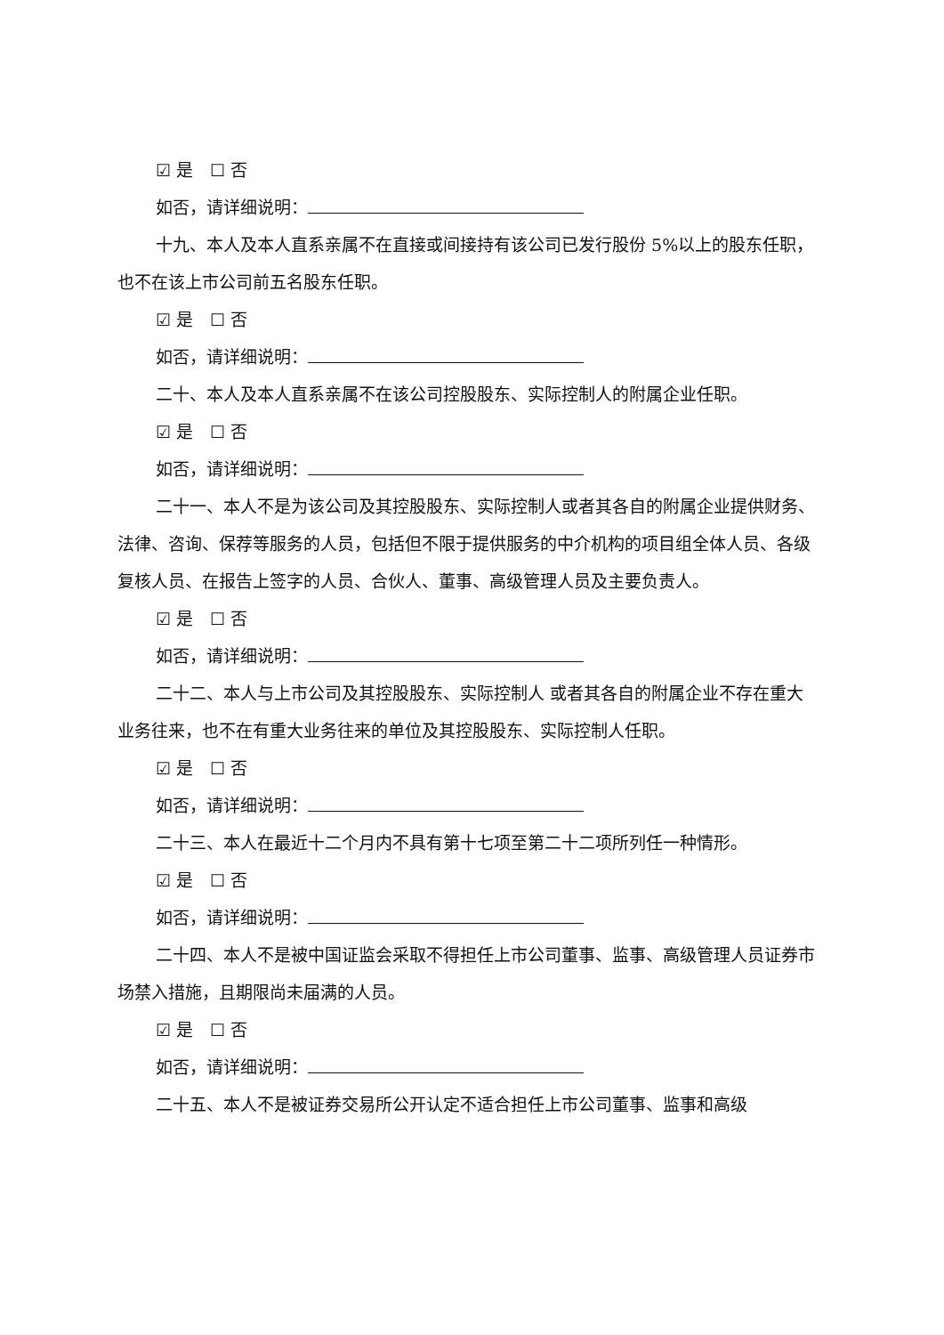☑ 是　☐ 否
如否，请详细说明：
十九、本人及本人直系亲属不在直接或间接持有该公司已发行股份 5%以上的股东任职，也不在该上市公司前五名股东任职。
☑ 是　☐ 否
如否，请详细说明：
二十、本人及本人直系亲属不在该公司控股股东、实际控制人的附属企业任职。
☑ 是　☐ 否
如否，请详细说明：
二十一、本人不是为该公司及其控股股东、实际控制人或者其各自的附属企业提供财务、法律、咨询、保荐等服务的人员，包括但不限于提供服务的中介机构的项目组全体人员、各级复核人员、在报告上签字的人员、合伙人、董事、高级管理人员及主要负责人。
☑ 是　☐ 否
如否，请详细说明：
二十二、本人与上市公司及其控股股东、实际控制人 或者其各自的附属企业不存在重大业务往来，也不在有重大业务往来的单位及其控股股东、实际控制人任职。
☑ 是　☐ 否
如否，请详细说明：
二十三、本人在最近十二个月内不具有第十七项至第二十二项所列任一种情形。
☑ 是　☐ 否
如否，请详细说明：
二十四、本人不是被中国证监会采取不得担任上市公司董事、监事、高级管理人员证券市场禁入措施，且期限尚未届满的人员。
☑ 是　☐ 否
如否，请详细说明：
二十五、本人不是被证券交易所公开认定不适合担任上市公司董事、监事和高级